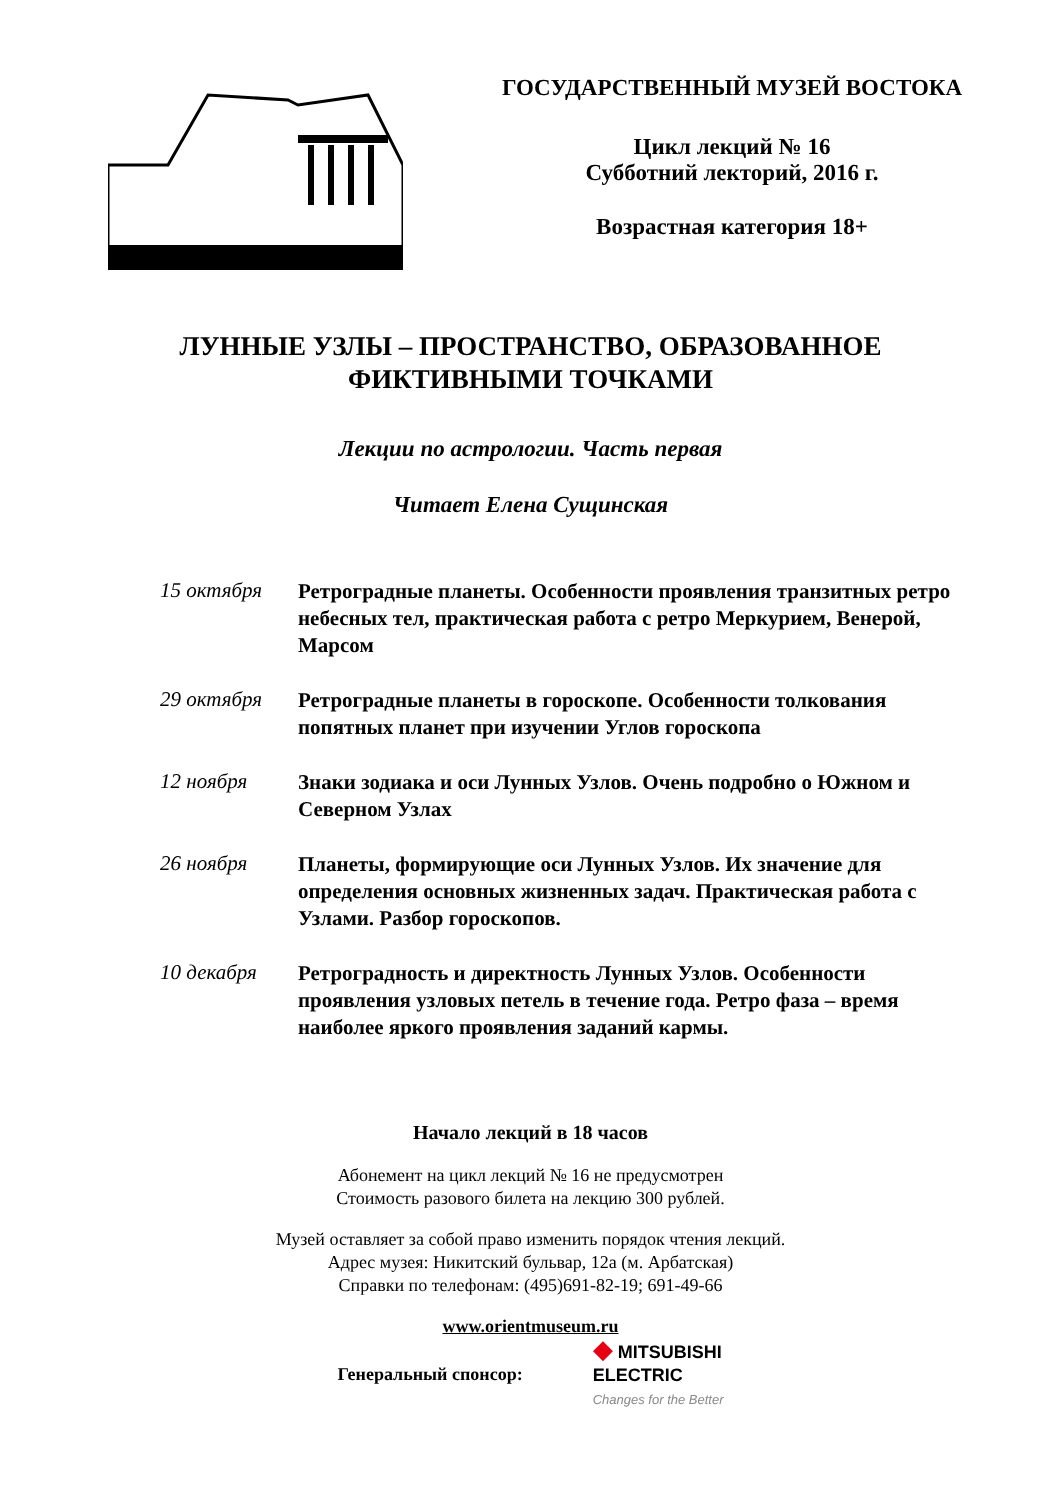ГОСУДАРСТВЕННЫЙ МУЗЕЙ ВОСТОКА
Цикл лекций № 16
Субботний лекторий, 2016 г.
Возрастная категория 18+
ЛУННЫЕ УЗЛЫ – ПРОСТРАНСТВО, ОБРАЗОВАННОЕ
ФИКТИВНЫМИ ТОЧКАМИ
Лекции по астрологии. Часть первая
Читает Елена Сущинская
15 октября
Ретроградные планеты. Особенности проявления транзитных ретро небесных тел, практическая работа с ретро Меркурием, Венерой, Марсом
29 октября
Ретроградные планеты в гороскопе. Особенности толкования попятных планет при изучении Углов гороскопа
12 ноября
Знаки зодиака и оси Лунных Узлов. Очень подробно о Южном и Северном Узлах
26 ноября
Планеты, формирующие оси Лунных Узлов. Их значение для определения основных жизненных задач. Практическая работа с Узлами. Разбор гороскопов.
10 декабря
Ретроградность и директность Лунных Узлов. Особенности проявления узловых петель в течение года. Ретро фаза – время наиболее яркого проявления заданий кармы.
Начало лекций в 18 часов
Абонемент на цикл лекций № 16 не предусмотрен
Стоимость разового билета на лекцию 300 рублей.
Музей оставляет за собой право изменить порядок чтения лекций.
Адрес музея: Никитский бульвар, 12а (м. Арбатская)
Справки по телефонам: (495)691-82-19; 691-49-66
www.orientmuseum.ru
Генеральный спонсор:
◆ MITSUBISHI
ELECTRIC
Changes for the Better